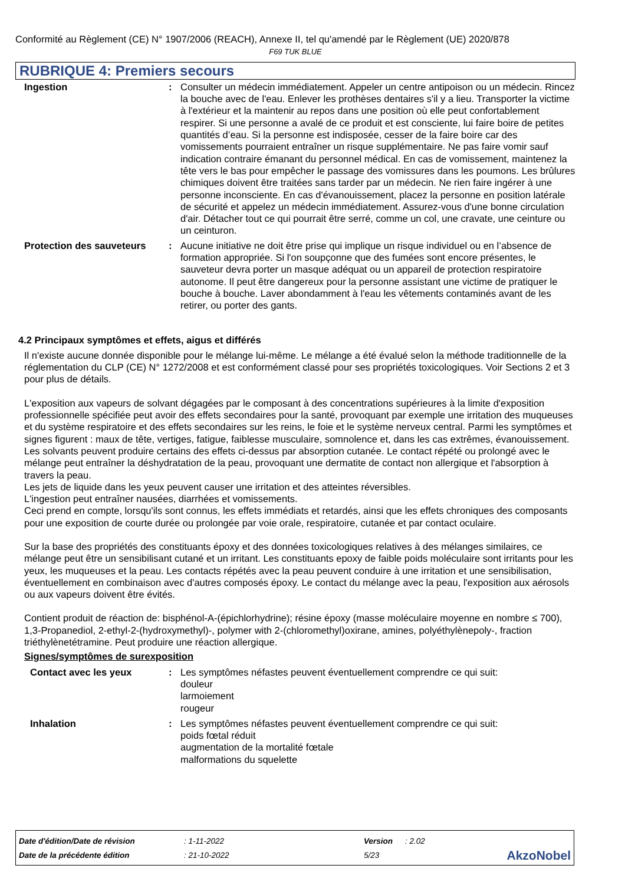Conformité au Règlement (CE) N° 1907/2006 (REACH), Annexe II, tel qu'amendé par le Règlement (UE) 2020/878
F69 TUK BLUE
RUBRIQUE 4: Premiers secours
Ingestion : Consulter un médecin immédiatement. Appeler un centre antipoison ou un médecin. Rincez la bouche avec de l'eau. Enlever les prothèses dentaires s'il y a lieu. Transporter la victime à l'extérieur et la maintenir au repos dans une position où elle peut confortablement respirer. Si une personne a avalé de ce produit et est consciente, lui faire boire de petites quantités d’eau. Si la personne est indisposée, cesser de la faire boire car des vomissements pourraient entraîner un risque supplémentaire. Ne pas faire vomir sauf indication contraire émanant du personnel médical. En cas de vomissement, maintenez la tête vers le bas pour empêcher le passage des vomissures dans les poumons. Les brûlures chimiques doivent être traitées sans tarder par un médecin. Ne rien faire ingérer à une personne inconsciente. En cas d'évanouissement, placez la personne en position latérale de sécurité et appelez un médecin immédiatement. Assurez-vous d'une bonne circulation d'air. Détacher tout ce qui pourrait être serré, comme un col, une cravate, une ceinture ou un ceinturon.
Protection des sauveteurs
: Aucune initiative ne doit être prise qui implique un risque individuel ou en l’absence de formation appropriée. Si l'on soupçonne que des fumées sont encore présentes, le sauveteur devra porter un masque adéquat ou un appareil de protection respiratoire autonome. Il peut être dangereux pour la personne assistant une victime de pratiquer le bouche à bouche. Laver abondamment à l'eau les vêtements contaminés avant de les retirer, ou porter des gants.
4.2 Principaux symptômes et effets, aigus et différés
Il n'existe aucune donnée disponible pour le mélange lui-même. Le mélange a été évalué selon la méthode traditionnelle de la réglementation du CLP (CE) N° 1272/2008 et est conformément classé pour ses propriétés toxicologiques. Voir Sections 2 et 3 pour plus de détails.
L'exposition aux vapeurs de solvant dégagées par le composant à des concentrations supérieures à la limite d'exposition professionnelle spécifiée peut avoir des effets secondaires pour la santé, provoquant par exemple une irritation des muqueuses et du système respiratoire et des effets secondaires sur les reins, le foie et le système nerveux central. Parmi les symptômes et signes figurent : maux de tête, vertiges, fatigue, faiblesse musculaire, somnolence et, dans les cas extrêmes, évanouissement.
Les solvants peuvent produire certains des effets ci-dessus par absorption cutanée. Le contact répété ou prolongé avec le mélange peut entraîner la déshydratation de la peau, provoquant une dermatite de contact non allergique et l'absorption à travers la peau.
Les jets de liquide dans les yeux peuvent causer une irritation et des atteintes réversibles.
L'ingestion peut entraîner nausées, diarrhées et vomissements.
Ceci prend en compte, lorsqu'ils sont connus, les effets immédiats et retardés, ainsi que les effets chroniques des composants pour une exposition de courte durée ou prolongée par voie orale, respiratoire, cutanée et par contact oculaire.
Sur la base des propriétés des constituants époxy et des données toxicologiques relatives à des mélanges similaires, ce mélange peut être un sensibilisant cutané et un irritant. Les constituants epoxy de faible poids moléculaire sont irritants pour les yeux, les muqueuses et la peau. Les contacts répétés avec la peau peuvent conduire à une irritation et une sensibilisation, éventuellement en combinaison avec d'autres composés époxy. Le contact du mélange avec la peau, l'exposition aux aérosols ou aux vapeurs doivent être évités.
Contient produit de réaction de: bisphénol-A-(épichlorhydrine); résine époxy (masse moléculaire moyenne en nombre ≤ 700), 1,3-Propanediol, 2-ethyl-2-(hydroxymethyl)-, polymer with 2-(chloromethyl)oxirane, amines, polyéthylènepoly-, fraction triéthylènetétramine. Peut produire une réaction allergique.
Signes/symptômes de surexposition
Contact avec les yeux : Les symptômes néfastes peuvent éventuellement comprendre ce qui suit:
douleur
larmoiement
rougeur
Inhalation : Les symptômes néfastes peuvent éventuellement comprendre ce qui suit:
poids fœtal réduit
augmentation de la mortalité fœtale
malformations du squelette
| Date d'édition/Date de révision | : 1-11-2022 | Version | : 2.02 | |
| Date de la précédente édition | : 21-10-2022 | 5/23 | | AkzoNobel |